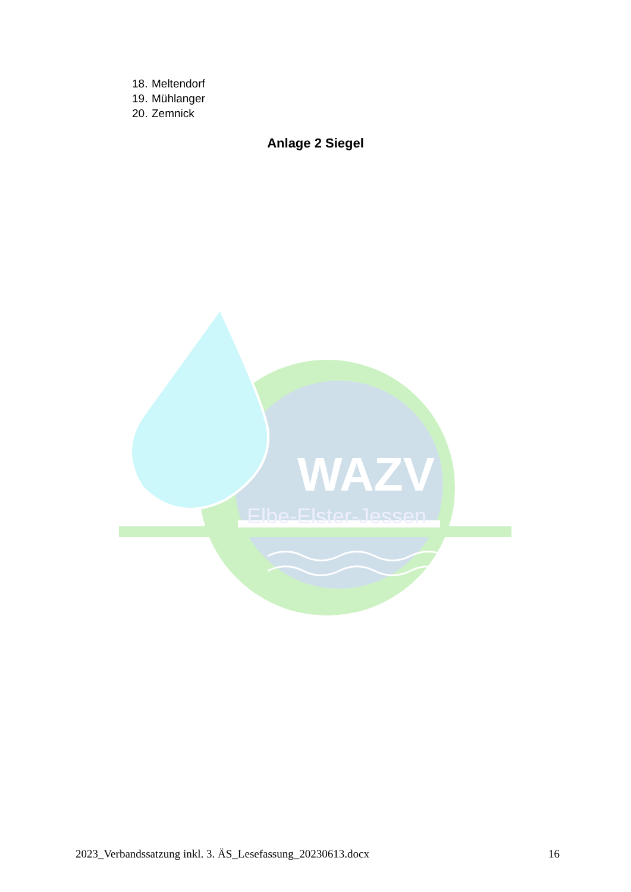18. Meltendorf
19. Mühlanger
20. Zemnick
Anlage 2 Siegel
WAZV
Elbe-Elster-Jessen
2023_Verbandssatzung inkl. 3. ÄS_Lesefassung_20230613.docx 16